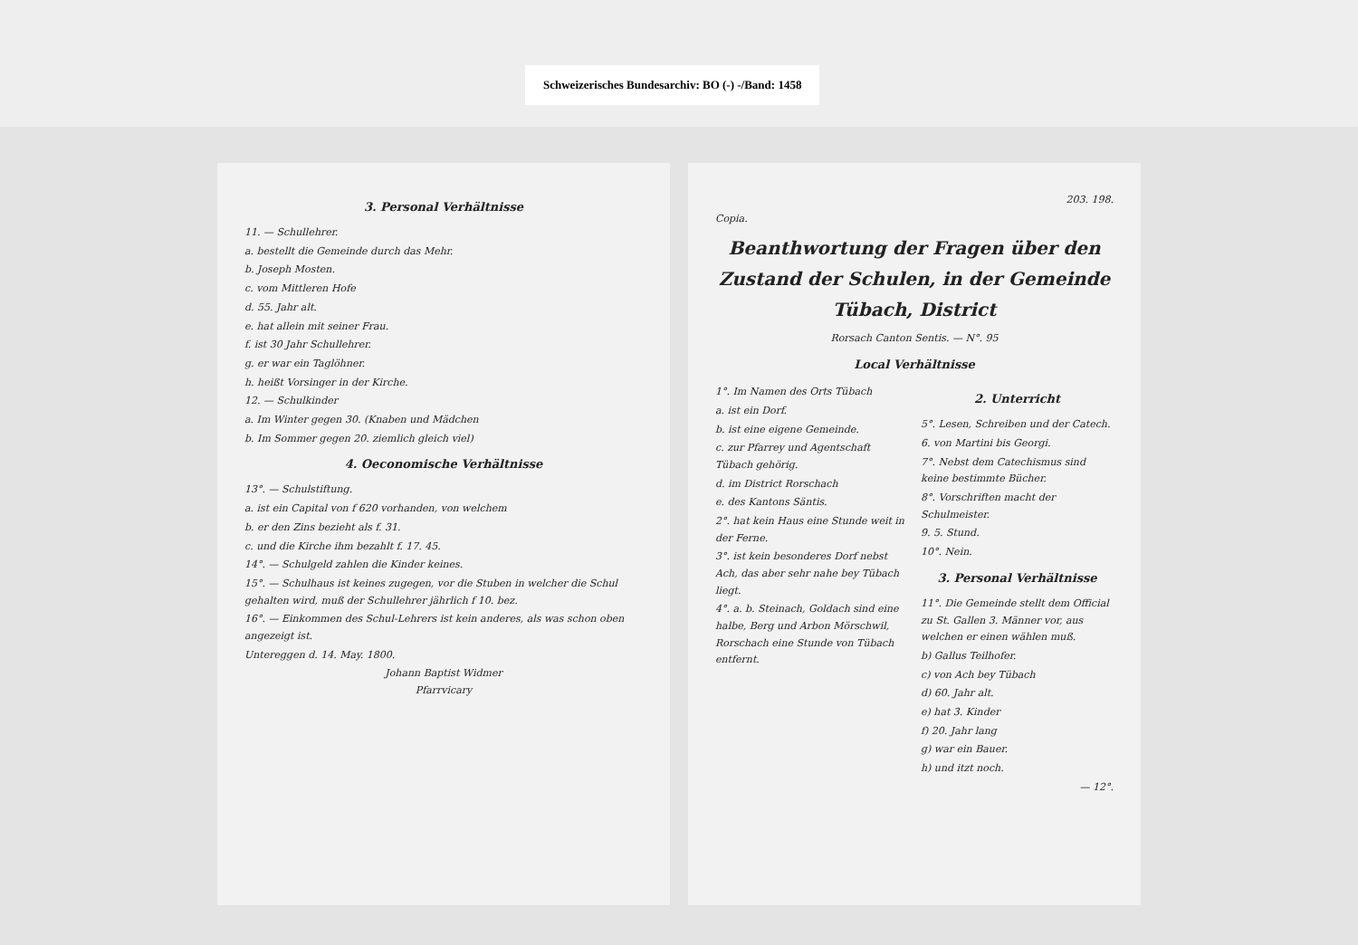Schweizerisches Bundesarchiv: BO (-) -/Band: 1458
3. Personal Verhältnisse
11. — Schullehrer.
a. bestellt die Gemeinde durch das Mehr.
b. Joseph Mosten.
c. vom Mittleren Hofe
d. 55. Jahr alt.
e. hat allein mit seiner Frau.
f. ist 30 Jahr Schullehrer.
g. er war ein Taglöhner.
h. heißt Vorsinger in der Kirche.
12. — Schulkinder
a. Im Winter gegen 30. (Knaben und Mädchen
b. Im Sommer gegen 20. ziemlich gleich viel)
4. Oeconomische Verhältnisse
13°. — Schulstiftung.
a. ist ein Capital von f 620 vorhanden, von welchem
b. er den Zins bezieht als f. 31.
c. und die Kirche ihm bezahlt f. 17. 45.
14°. — Schulgeld zahlen die Kinder keines.
15°. — Schulhaus ist keines zugegen, vor die Stuben in welcher die Schul gehalten wird, muß der Schullehrer jährlich f 10. bez.
16°. — Einkommen des Schul-Lehrers ist kein anderes, als was schon oben angezeigt ist.
Untereggen d. 14. May. 1800.
Johann Baptist Widmer
Pfarrvicary
203. 198.
Copia.
Beanthwortung der Fragen über den Zustand der Schulen, in der Gemeinde Tübach, District
Rorsach Canton Sentis. — N°. 95
Local Verhältnisse
1°. Im Namen des Orts Tübach
a. ist ein Dorf.
b. ist eine eigene Gemeinde.
c. zur Pfarrey und Agentschaft Tübach gehörig.
d. im District Rorschach
e. des Kantons Säntis.
2°. hat kein Haus eine Stunde weit in der Ferne.
3°. ist kein besonderes Dorf nebst Ach, das aber sehr nahe bey Tübach liegt.
4°. a. b. Steinach, Goldach sind eine halbe, Berg und Arbon Mörschwil, Rorschach eine Stunde von Tübach entfernt.
2. Unterricht
5°. Lesen, Schreiben und der Catech.
6. von Martini bis Georgi.
7°. Nebst dem Catechismus sind keine bestimmte Bücher.
8°. Vorschriften macht der Schulmeister.
9. 5. Stund.
10°. Nein.
3. Personal Verhältnisse
11°. Die Gemeinde stellt dem Official zu St. Gallen 3. Männer vor, aus welchen er einen wählen muß.
b) Gallus Teilhofer.
c) von Ach bey Tübach
d) 60. Jahr alt.
e) hat 3. Kinder
f) 20. Jahr lang
g) war ein Bauer.
h) und itzt noch.
— 12°.